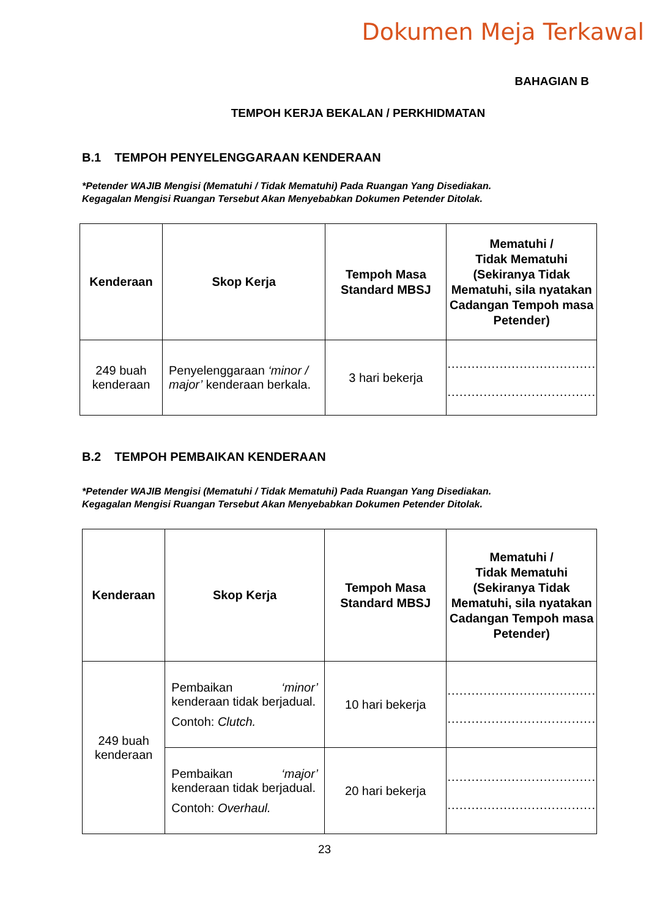Dokumen Meja Terkawal
BAHAGIAN B
TEMPOH KERJA BEKALAN / PERKHIDMATAN
B.1 TEMPOH PENYELENGGARAAN KENDERAAN
*Petender WAJIB Mengisi (Mematuhi / Tidak Mematuhi) Pada Ruangan Yang Disediakan.
Kegagalan Mengisi Ruangan Tersebut Akan Menyebabkan Dokumen Petender Ditolak.
| Kenderaan | Skop Kerja | Tempoh Masa Standard MBSJ | Mematuhi / Tidak Mematuhi (Sekiranya Tidak Mematuhi, sila nyatakan Cadangan Tempoh masa Petender) |
| --- | --- | --- | --- |
| 249 buah kenderaan | Penyelenggaraan ‘minor / major’ kenderaan berkala. | 3 hari bekerja | ..................................... ..................................... |
B.2 TEMPOH PEMBAIKAN KENDERAAN
*Petender WAJIB Mengisi (Mematuhi / Tidak Mematuhi) Pada Ruangan Yang Disediakan.
Kegagalan Mengisi Ruangan Tersebut Akan Menyebabkan Dokumen Petender Ditolak.
| Kenderaan | Skop Kerja | Tempoh Masa Standard MBSJ | Mematuhi / Tidak Mematuhi (Sekiranya Tidak Mematuhi, sila nyatakan Cadangan Tempoh masa Petender) |
| --- | --- | --- | --- |
| 249 buah kenderaan | Pembaikan ‘minor’ kenderaan tidak berjadual. Contoh: Clutch. | 10 hari bekerja | ..................................... ..................................... |
| | Pembaikan ‘major’ kenderaan tidak berjadual. Contoh: Overhaul. | 20 hari bekerja | ..................................... ..................................... |
23